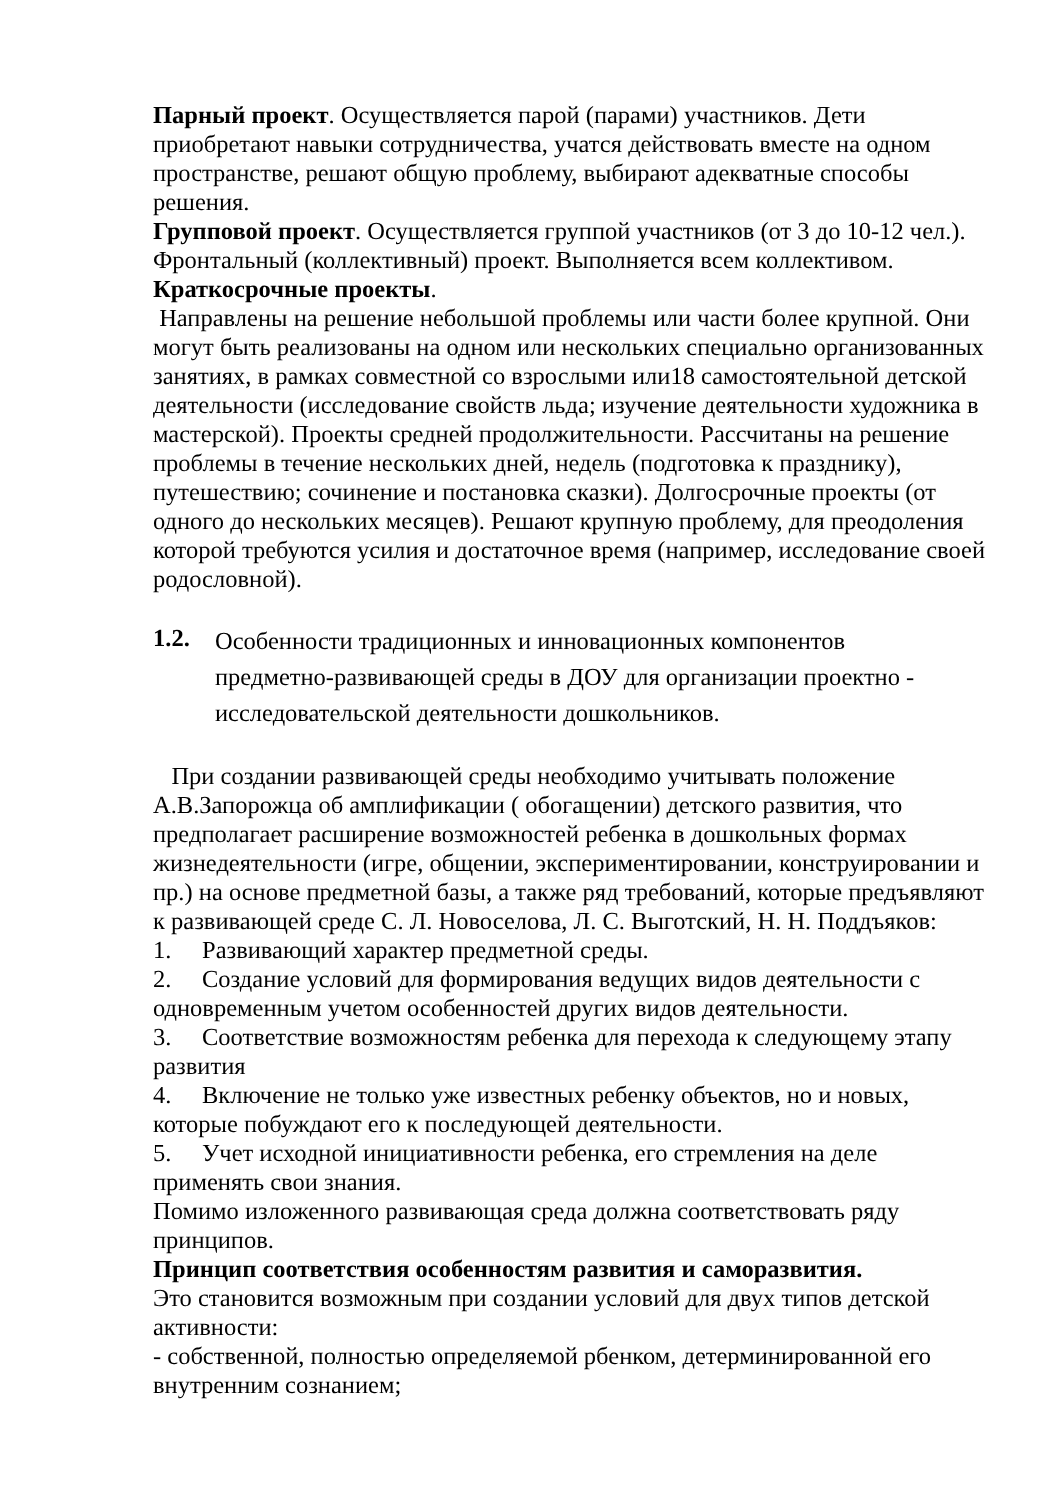Парный проект. Осуществляется парой (парами) участников. Дети приобретают навыки сотрудничества, учатся действовать вместе на одном пространстве, решают общую проблему, выбирают адекватные способы решения.
Групповой проект. Осуществляется группой участников (от 3 до 10-12 чел.). Фронтальный (коллективный) проект. Выполняется всем коллективом.
Краткосрочные проекты.
Направлены на решение небольшой проблемы или части более крупной. Они могут быть реализованы на одном или нескольких специально организованных занятиях, в рамках совместной со взрослыми или18 самостоятельной детской деятельности (исследование свойств льда; изучение деятельности художника в мастерской). Проекты средней продолжительности. Рассчитаны на решение проблемы в течение нескольких дней, недель (подготовка к празднику), путешествию; сочинение и постановка сказки). Долгосрочные проекты (от одного до нескольких месяцев). Решают крупную проблему, для преодоления которой требуются усилия и достаточное время (например, исследование своей родословной).
1.2.
Особенности традиционных и инновационных компонентов
предметно-развивающей среды в ДОУ для организации проектно -
исследовательской деятельности дошкольников.
При создании развивающей среды необходимо учитывать положение А.В.Запорожца об амплификации ( обогащении) детского развития, что предполагает расширение возможностей ребенка в дошкольных формах жизнедеятельности (игре, общении, экспериментировании, конструировании и пр.) на основе предметной базы, а также ряд требований, которые предъявляют к развивающей среде С. Л. Новоселова, Л. С. Выготский, Н. Н. Поддъяков:
1. Развивающий характер предметной среды.
2. Создание условий для формирования ведущих видов деятельности с одновременным учетом особенностей других видов деятельности.
3. Соответствие возможностям ребенка для перехода к следующему этапу развития
4. Включение не только уже известных ребенку объектов, но и новых, которые побуждают его к последующей деятельности.
5. Учет исходной инициативности ребенка, его стремления на деле применять свои знания.
Помимо изложенного развивающая среда должна соответствовать ряду принципов.
Принцип соответствия особенностям развития и саморазвития.
Это становится возможным при создании условий для двух типов детской активности:
- собственной, полностью определяемой рбенком, детерминированной его внутренним сознанием;